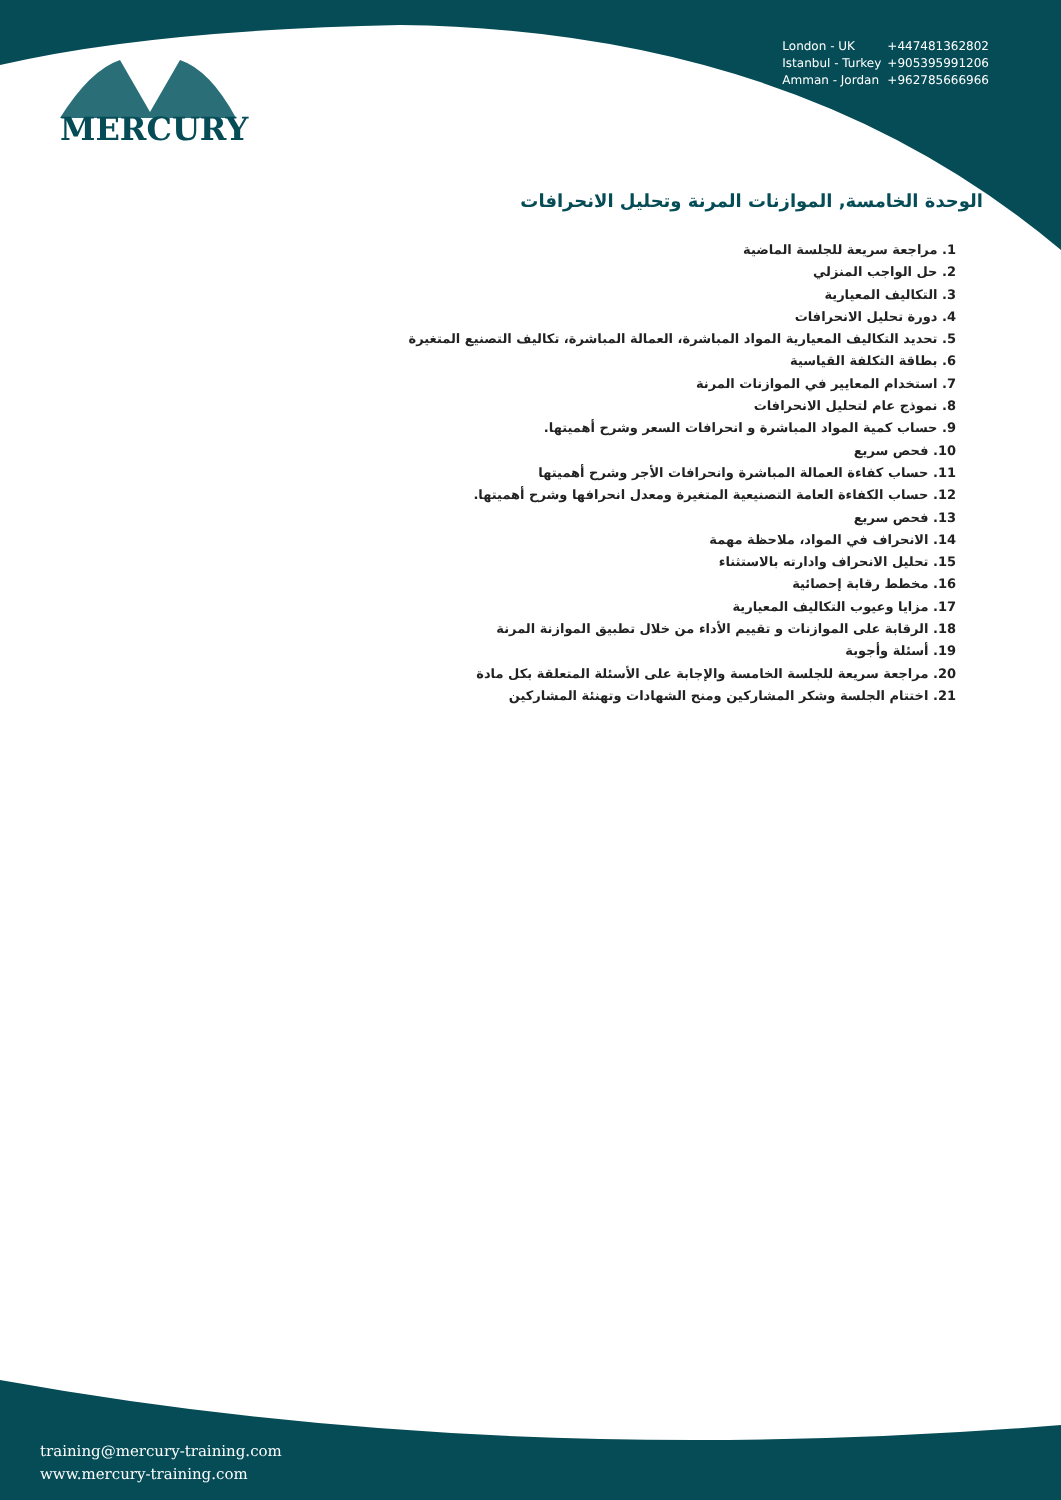London - UK +447481362802
Istanbul - Turkey +905395991206
Amman - Jordan +962785666966
MERCURY
الوحدة الخامسة, الموازنات المرنة وتحليل الانحرافات
1. مراجعة سريعة للجلسة الماضية
2. حل الواجب المنزلي
3. التكاليف المعيارية
4. دورة تحليل الانحرافات
5. تحديد التكاليف المعيارية المواد المباشرة، العمالة المباشرة، تكاليف التصنيع المتغيرة
6. بطاقة التكلفة القياسية
7. استخدام المعايير في الموازنات المرنة
8. نموذج عام لتحليل الانحرافات
9. حساب كمية المواد المباشرة و انحرافات السعر وشرح أهميتها.
10. فحص سريع
11. حساب كفاءة العمالة المباشرة وانحرافات الأجر وشرح أهميتها
12. حساب الكفاءة العامة التصنيعية المتغيرة ومعدل انحرافها وشرح أهميتها.
13. فحص سريع
14. الانحراف في المواد، ملاحظة مهمة
15. تحليل الانحراف وادارته بالاستثناء
16. مخطط رقابة إحصائية
17. مزايا وعيوب التكاليف المعيارية
18. الرقابة على الموازنات و تقييم الأداء من خلال تطبيق الموازنة المرنة
19. أسئلة وأجوبة
20. مراجعة سريعة للجلسة الخامسة والإجابة على الأسئلة المتعلقة بكل مادة
21. اختتام الجلسة وشكر المشاركين ومنح الشهادات وتهنئة المشاركين
training@mercury-training.com
www.mercury-training.com